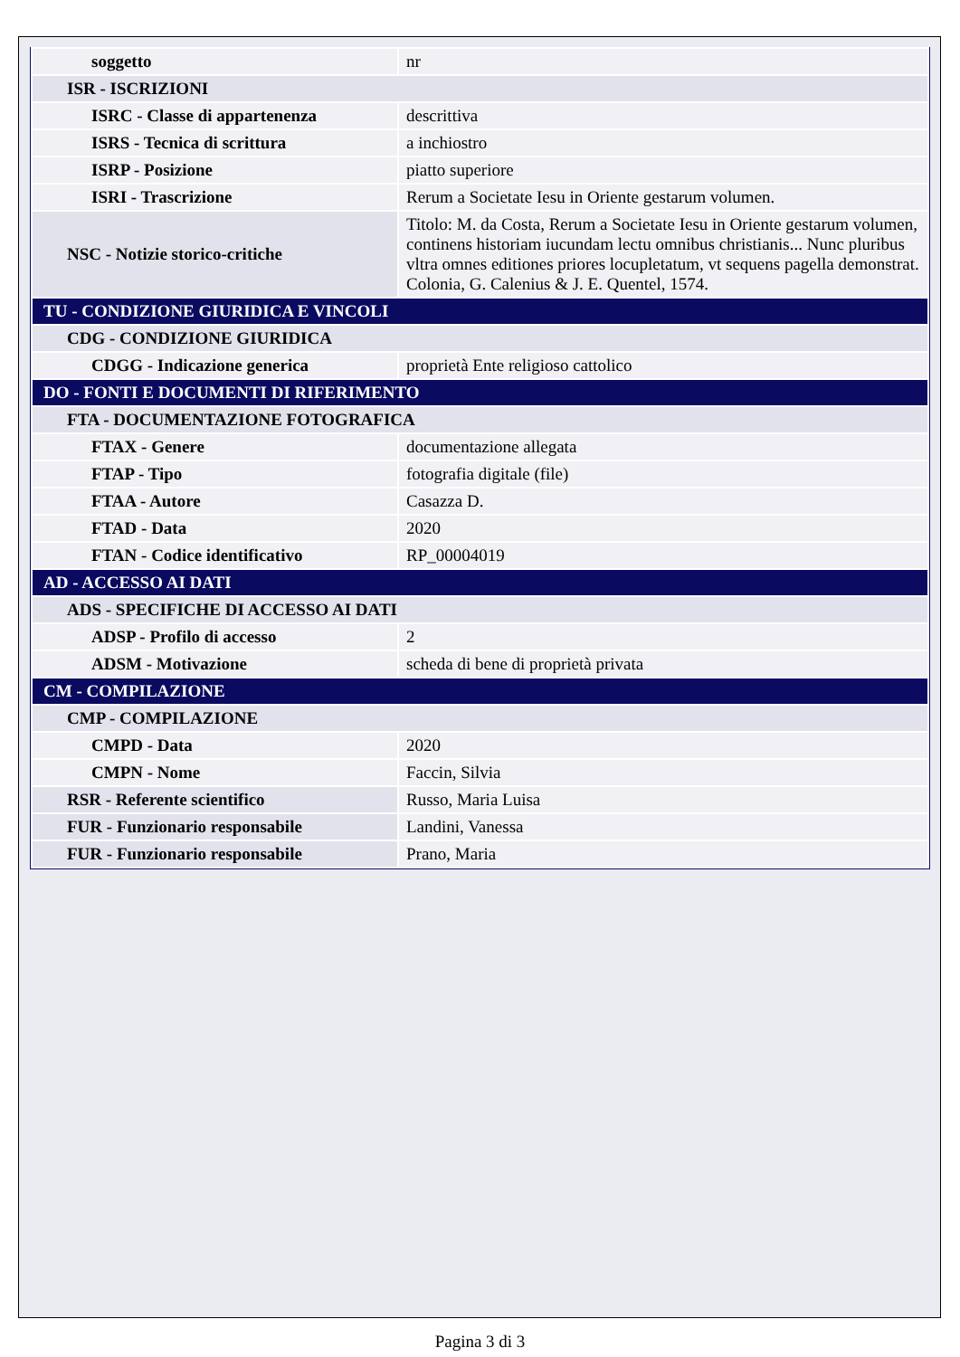| soggetto | nr |
| ISR - ISCRIZIONI | |
| ISRC - Classe di appartenenza | descrittiva |
| ISRS - Tecnica di scrittura | a inchiostro |
| ISRP - Posizione | piatto superiore |
| ISRI - Trascrizione | Rerum a Societate Iesu in Oriente gestarum volumen. |
| NSC - Notizie storico-critiche | Titolo: M. da Costa, Rerum a Societate Iesu in Oriente gestarum volumen, continens historiam iucundam lectu omnibus christianis... Nunc pluribus vltra omnes editiones priores locupletatum, vt sequens pagella demonstrat. Colonia, G. Calenius & J. E. Quentel, 1574. |
| TU - CONDIZIONE GIURIDICA E VINCOLI | |
| CDG - CONDIZIONE GIURIDICA | |
| CDGG - Indicazione generica | proprietà Ente religioso cattolico |
| DO - FONTI E DOCUMENTI DI RIFERIMENTO | |
| FTA - DOCUMENTAZIONE FOTOGRAFICA | |
| FTAX - Genere | documentazione allegata |
| FTAP - Tipo | fotografia digitale (file) |
| FTAA - Autore | Casazza D. |
| FTAD - Data | 2020 |
| FTAN - Codice identificativo | RP_00004019 |
| AD - ACCESSO AI DATI | |
| ADS - SPECIFICHE DI ACCESSO AI DATI | |
| ADSP - Profilo di accesso | 2 |
| ADSM - Motivazione | scheda di bene di proprietà privata |
| CM - COMPILAZIONE | |
| CMP - COMPILAZIONE | |
| CMPD - Data | 2020 |
| CMPN - Nome | Faccin, Silvia |
| RSR - Referente scientifico | Russo, Maria Luisa |
| FUR - Funzionario responsabile | Landini, Vanessa |
| FUR - Funzionario responsabile | Prano, Maria |
Pagina 3 di 3